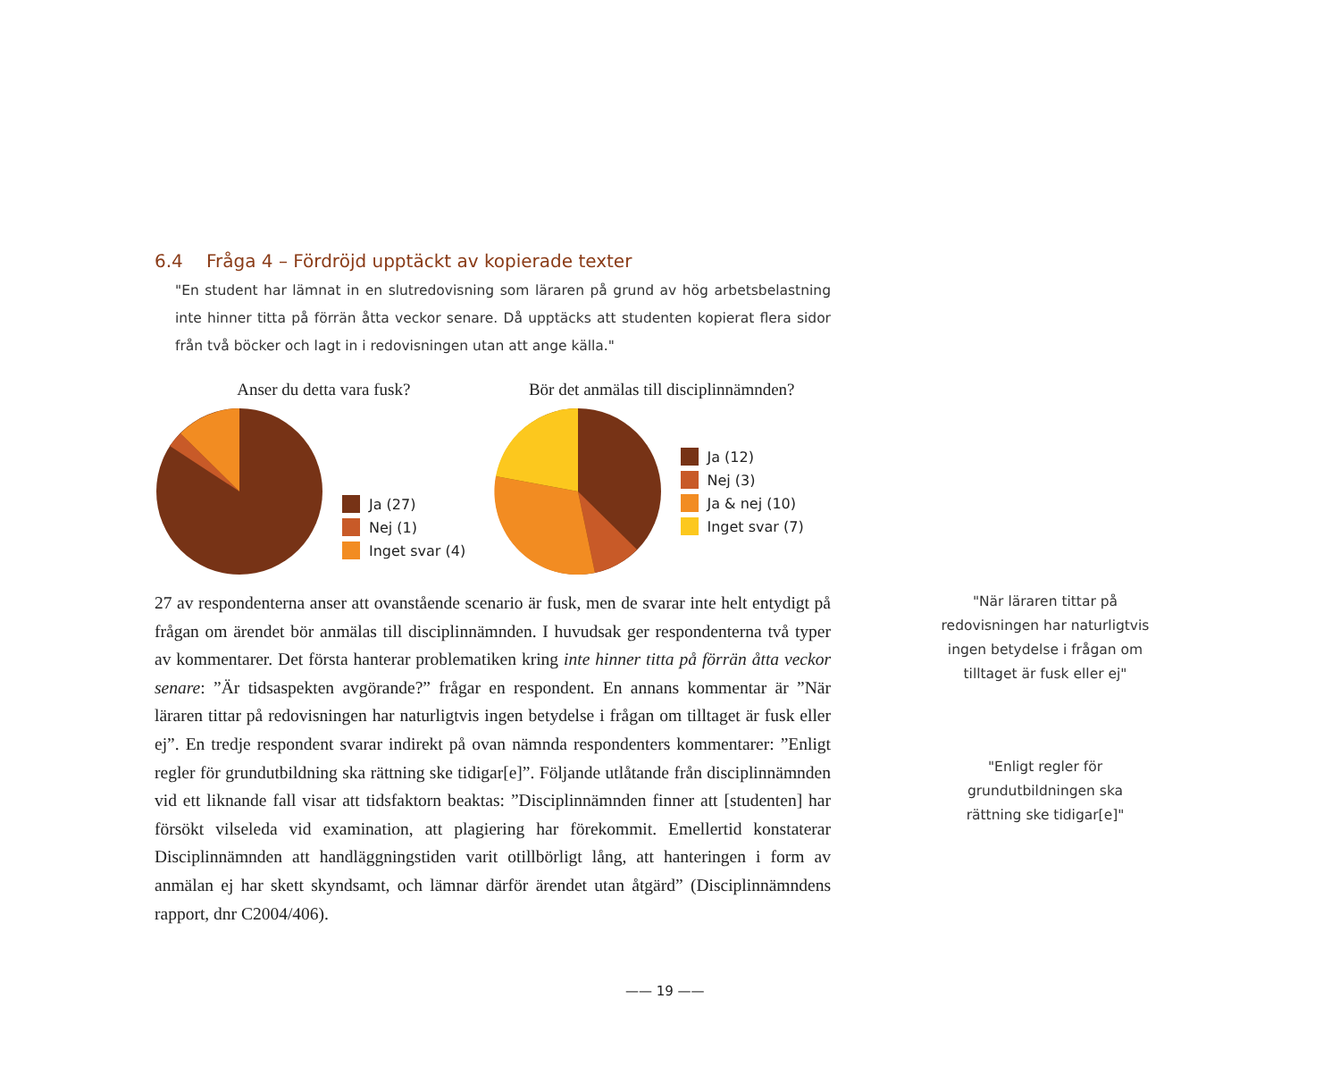6.4 Fråga 4 – Fördröjd upptäckt av kopierade texter
"En student har lämnat in en slutredovisning som läraren på grund av hög arbetsbelastning inte hinner titta på förrän åtta veckor senare. Då upptäcks att studenten kopierat flera sidor från två böcker och lagt in i redovisningen utan att ange källa."
Anser du detta vara fusk?
Ja (27)
Nej (1)
Inget svar (4)
Bör det anmälas till disciplinnämnden?
Ja (12)
Nej (3)
Ja & nej (10)
Inget svar (7)
27 av respondenterna anser att ovanstående scenario är fusk, men de svarar inte helt entydigt på frågan om ärendet bör anmälas till disciplinnämnden. I huvudsak ger respondenterna två typer av kommentarer. Det första hanterar problematiken kring inte hinner titta på förrän åtta veckor senare: ”Är tidsaspekten avgörande?” frågar en respondent. En annans kommentar är ”När läraren tittar på redovisningen har naturligtvis ingen betydelse i frågan om tilltaget är fusk eller ej”. En tredje respondent svarar indirekt på ovan nämnda respondenters kommentarer: ”Enligt regler för grundutbildning ska rättning ske tidigar[e]”. Följande utlåtande från disciplinnämnden vid ett liknande fall visar att tidsfaktorn beaktas: ”Disciplinnämnden finner att [studenten] har försökt vilseleda vid examination, att plagiering har förekommit. Emellertid konstaterar Disciplinnämnden att handläggningstiden varit otillbörligt lång, att hanteringen i form av anmälan ej har skett skyndsamt, och lämnar därför ärendet utan åtgärd” (Disciplinnämndens rapport, dnr C2004/406).
"När läraren tittar på redovisningen har naturligtvis ingen betydelse i frågan om tilltaget är fusk eller ej"
"Enligt regler för grundutbildningen ska rättning ske tidigar[e]"
—— 19 ——